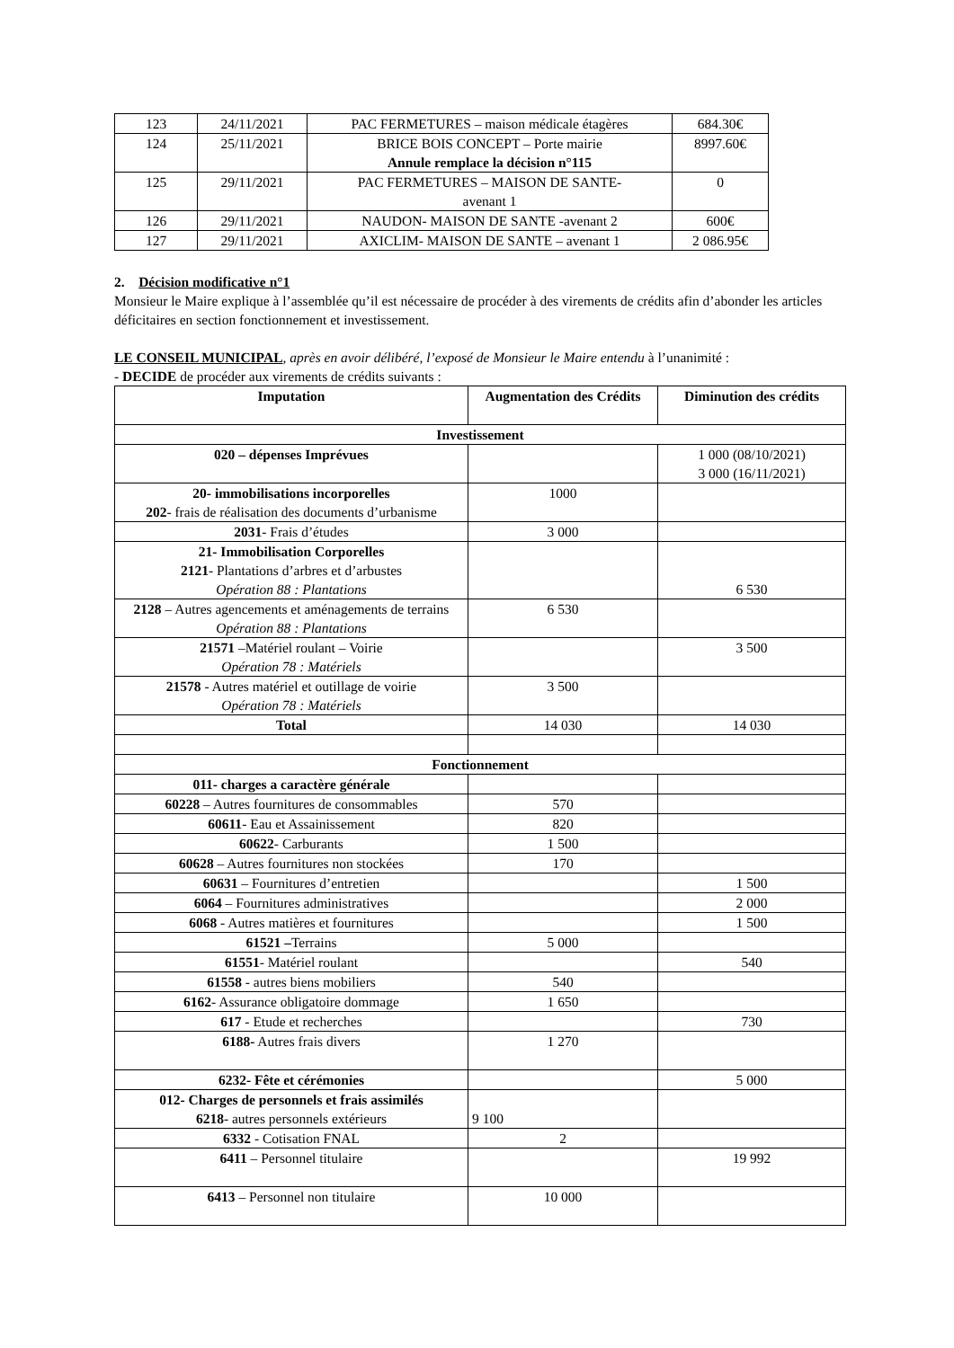| 123 | 24/11/2021 | PAC FERMETURES – maison médicale étagères | 684.30€ |
| 124 | 25/11/2021 | BRICE BOIS CONCEPT – Porte mairie Annule remplace la décision n°115 | 8997.60€ |
| 125 | 29/11/2021 | PAC FERMETURES – MAISON DE SANTE- avenant 1 | 0 |
| 126 | 29/11/2021 | NAUDON- MAISON DE SANTE -avenant 2 | 600€ |
| 127 | 29/11/2021 | AXICLIM- MAISON DE SANTE – avenant 1 | 2 086.95€ |
2. Décision modificative n°1
Monsieur le Maire explique à l’assemblée qu’il est nécessaire de procéder à des virements de crédits afin d’abonder les articles déficitaires en section fonctionnement et investissement.
LE CONSEIL MUNICIPAL, après en avoir délibéré, l’exposé de Monsieur le Maire entendu à l’unanimité :
- DECIDE de procéder aux virements de crédits suivants :
| Imputation | Augmentation des Crédits | Diminution des crédits |
| --- | --- | --- |
| Investissement | | |
| 020 – dépenses Imprévues | | 1 000 (08/10/2021) 3 000 (16/11/2021) |
| 20- immobilisations incorporelles 202 - frais de réalisation des documents d’urbanisme | 1000 | |
| 2031 - Frais d’études | 3 000 | |
| 21- Immobilisation Corporelles 2121 - Plantations d’arbres et d’arbustes Opération 88 : Plantations | | 6 530 |
| 2128 – Autres agencements et aménagements de terrains Opération 88 : Plantations | 6 530 | |
| 21571 –Matériel roulant – Voirie Opération 78 : Matériels | | 3 500 |
| 21578 - Autres matériel et outillage de voirie Opération 78 : Matériels | 3 500 | |
| Total | 14 030 | 14 030 |
| Fonctionnement | | |
| 011- charges a caractère générale | | |
| 60228 – Autres fournitures de consommables | 570 | |
| 60611 - Eau et Assainissement | 820 | |
| 60622 - Carburants | 1 500 | |
| 60628 – Autres fournitures non stockées | 170 | |
| 60631 – Fournitures d’entretien | | 1 500 |
| 6064 – Fournitures administratives | | 2 000 |
| 6068 - Autres matières et fournitures | | 1 500 |
| 61521 – Terrains | 5 000 | |
| 61551 - Matériel roulant | | 540 |
| 61558 - autres biens mobiliers | 540 | |
| 6162 - Assurance obligatoire dommage | 1 650 | |
| 617 - Etude et recherches | | 730 |
| 6188- Autres frais divers | 1 270 | |
| 6232- Fête et cérémonies | | 5 000 |
| 012- Charges de personnels et frais assimilés 6218 - autres personnels extérieurs | 9 100 | |
| 6332 - Cotisation FNAL | 2 | |
| 6411 – Personnel titulaire | | 19 992 |
| 6413 – Personnel non titulaire | 10 000 | |